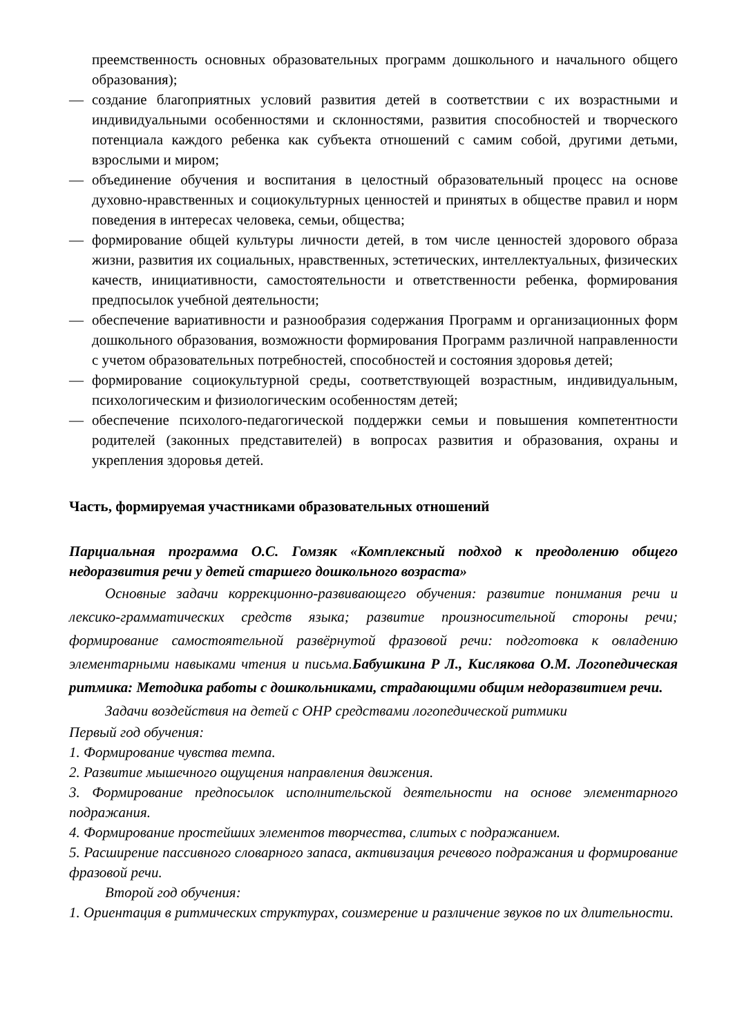преемственность основных образовательных программ дошкольного и начального общего образования);
— создание благоприятных условий развития детей в соответствии с их возрастными и индивидуальными особенностями и склонностями, развития способностей и творческого потенциала каждого ребенка как субъекта отношений с самим собой, другими детьми, взрослыми и миром;
— объединение обучения и воспитания в целостный образовательный процесс на основе духовно-нравственных и социокультурных ценностей и принятых в обществе правил и норм поведения в интересах человека, семьи, общества;
— формирование общей культуры личности детей, в том числе ценностей здорового образа жизни, развития их социальных, нравственных, эстетических, интеллектуальных, физических качеств, инициативности, самостоятельности и ответственности ребенка, формирования предпосылок учебной деятельности;
— обеспечение вариативности и разнообразия содержания Программ и организационных форм дошкольного образования, возможности формирования Программ различной направленности с учетом образовательных потребностей, способностей и состояния здоровья детей;
— формирование социокультурной среды, соответствующей возрастным, индивидуальным, психологическим и физиологическим особенностям детей;
— обеспечение психолого-педагогической поддержки семьи и повышения компетентности родителей (законных представителей) в вопросах развития и образования, охраны и укрепления здоровья детей.
Часть, формируемая участниками образовательных отношений
Парциальная программа О.С. Гомзяк «Комплексный подход к преодолению общего недоразвития речи у детей старшего дошкольного возраста»
Основные задачи коррекционно-развивающего обучения: развитие понимания речи и лексико-грамматических средств языка; развитие произносительной стороны речи; формирование самостоятельной развёрнутой фразовой речи: подготовка к овладению элементарными навыками чтения и письма.Бабушкина Р Л., Кислякова О.М. Логопедическая ритмика: Методика работы с дошкольниками, страдающими общим недоразвитием речи.
Задачи воздействия на детей с ОНР средствами логопедической ритмики
Первый год обучения:
1. Формирование чувства темпа.
2. Развитие мышечного ощущения направления движения.
3. Формирование предпосылок исполнительской деятельности на основе элементарного подражания.
4. Формирование простейших элементов творчества, слитых с подражанием.
5. Расширение пассивного словарного запаса, активизация речевого подражания и формирование фразовой речи.
Второй год обучения:
1. Ориентация в ритмических структурах, соизмерение и различение звуков по их длительности.